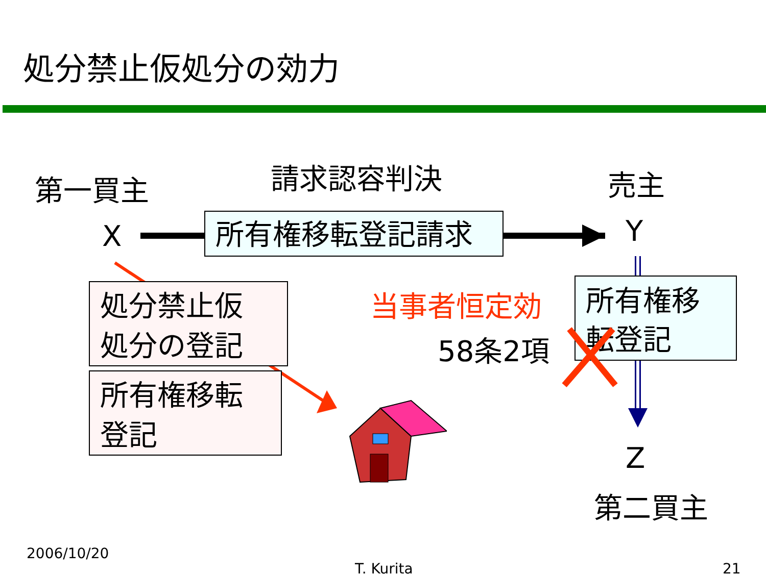処分禁止仮処分の効力
第一買主 請求認容判決 売主
X 所有権移転登記請求 Y
処分禁止仮
処分の登記
所有権移転
登記
当事者恒定効
58条2項
所有権移
転登記
Z
第二買主
2006/10/20
T. Kurita 21